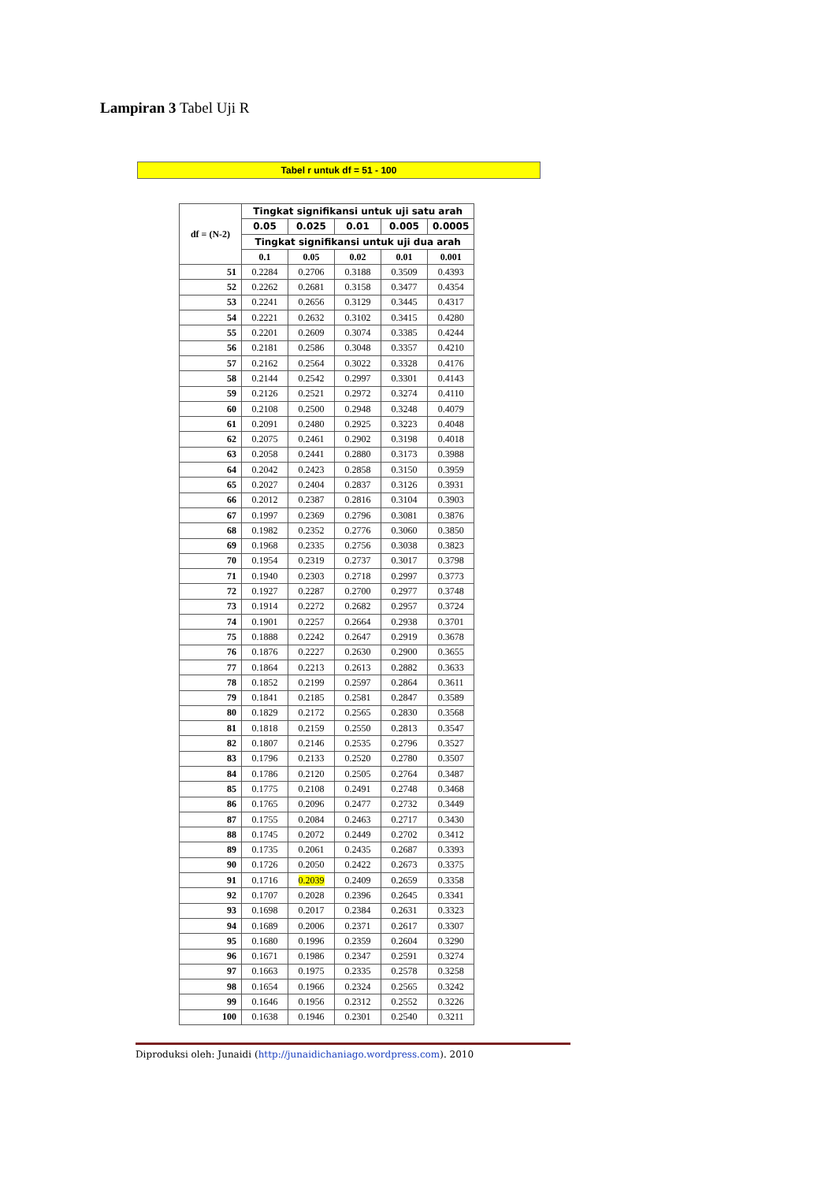Lampiran 3 Tabel Uji R
Tabel r untuk df = 51 - 100
| df = (N-2) | Tingkat signifikansi untuk uji satu arah | | | | |
| --- | --- | --- | --- | --- | --- |
| | 0.05 | 0.025 | 0.01 | 0.005 | 0.0005 |
| | Tingkat signifikansi untuk uji dua arah | | | | |
| | 0.1 | 0.05 | 0.02 | 0.01 | 0.001 |
| 51 | 0.2284 | 0.2706 | 0.3188 | 0.3509 | 0.4393 |
| 52 | 0.2262 | 0.2681 | 0.3158 | 0.3477 | 0.4354 |
| 53 | 0.2241 | 0.2656 | 0.3129 | 0.3445 | 0.4317 |
| 54 | 0.2221 | 0.2632 | 0.3102 | 0.3415 | 0.4280 |
| 55 | 0.2201 | 0.2609 | 0.3074 | 0.3385 | 0.4244 |
| 56 | 0.2181 | 0.2586 | 0.3048 | 0.3357 | 0.4210 |
| 57 | 0.2162 | 0.2564 | 0.3022 | 0.3328 | 0.4176 |
| 58 | 0.2144 | 0.2542 | 0.2997 | 0.3301 | 0.4143 |
| 59 | 0.2126 | 0.2521 | 0.2972 | 0.3274 | 0.4110 |
| 60 | 0.2108 | 0.2500 | 0.2948 | 0.3248 | 0.4079 |
| 61 | 0.2091 | 0.2480 | 0.2925 | 0.3223 | 0.4048 |
| 62 | 0.2075 | 0.2461 | 0.2902 | 0.3198 | 0.4018 |
| 63 | 0.2058 | 0.2441 | 0.2880 | 0.3173 | 0.3988 |
| 64 | 0.2042 | 0.2423 | 0.2858 | 0.3150 | 0.3959 |
| 65 | 0.2027 | 0.2404 | 0.2837 | 0.3126 | 0.3931 |
| 66 | 0.2012 | 0.2387 | 0.2816 | 0.3104 | 0.3903 |
| 67 | 0.1997 | 0.2369 | 0.2796 | 0.3081 | 0.3876 |
| 68 | 0.1982 | 0.2352 | 0.2776 | 0.3060 | 0.3850 |
| 69 | 0.1968 | 0.2335 | 0.2756 | 0.3038 | 0.3823 |
| 70 | 0.1954 | 0.2319 | 0.2737 | 0.3017 | 0.3798 |
| 71 | 0.1940 | 0.2303 | 0.2718 | 0.2997 | 0.3773 |
| 72 | 0.1927 | 0.2287 | 0.2700 | 0.2977 | 0.3748 |
| 73 | 0.1914 | 0.2272 | 0.2682 | 0.2957 | 0.3724 |
| 74 | 0.1901 | 0.2257 | 0.2664 | 0.2938 | 0.3701 |
| 75 | 0.1888 | 0.2242 | 0.2647 | 0.2919 | 0.3678 |
| 76 | 0.1876 | 0.2227 | 0.2630 | 0.2900 | 0.3655 |
| 77 | 0.1864 | 0.2213 | 0.2613 | 0.2882 | 0.3633 |
| 78 | 0.1852 | 0.2199 | 0.2597 | 0.2864 | 0.3611 |
| 79 | 0.1841 | 0.2185 | 0.2581 | 0.2847 | 0.3589 |
| 80 | 0.1829 | 0.2172 | 0.2565 | 0.2830 | 0.3568 |
| 81 | 0.1818 | 0.2159 | 0.2550 | 0.2813 | 0.3547 |
| 82 | 0.1807 | 0.2146 | 0.2535 | 0.2796 | 0.3527 |
| 83 | 0.1796 | 0.2133 | 0.2520 | 0.2780 | 0.3507 |
| 84 | 0.1786 | 0.2120 | 0.2505 | 0.2764 | 0.3487 |
| 85 | 0.1775 | 0.2108 | 0.2491 | 0.2748 | 0.3468 |
| 86 | 0.1765 | 0.2096 | 0.2477 | 0.2732 | 0.3449 |
| 87 | 0.1755 | 0.2084 | 0.2463 | 0.2717 | 0.3430 |
| 88 | 0.1745 | 0.2072 | 0.2449 | 0.2702 | 0.3412 |
| 89 | 0.1735 | 0.2061 | 0.2435 | 0.2687 | 0.3393 |
| 90 | 0.1726 | 0.2050 | 0.2422 | 0.2673 | 0.3375 |
| 91 | 0.1716 | 0.2039 | 0.2409 | 0.2659 | 0.3358 |
| 92 | 0.1707 | 0.2028 | 0.2396 | 0.2645 | 0.3341 |
| 93 | 0.1698 | 0.2017 | 0.2384 | 0.2631 | 0.3323 |
| 94 | 0.1689 | 0.2006 | 0.2371 | 0.2617 | 0.3307 |
| 95 | 0.1680 | 0.1996 | 0.2359 | 0.2604 | 0.3290 |
| 96 | 0.1671 | 0.1986 | 0.2347 | 0.2591 | 0.3274 |
| 97 | 0.1663 | 0.1975 | 0.2335 | 0.2578 | 0.3258 |
| 98 | 0.1654 | 0.1966 | 0.2324 | 0.2565 | 0.3242 |
| 99 | 0.1646 | 0.1956 | 0.2312 | 0.2552 | 0.3226 |
| 100 | 0.1638 | 0.1946 | 0.2301 | 0.2540 | 0.3211 |
Diproduksi oleh: Junaidi (http://junaidichaniago.wordpress.com). 2010